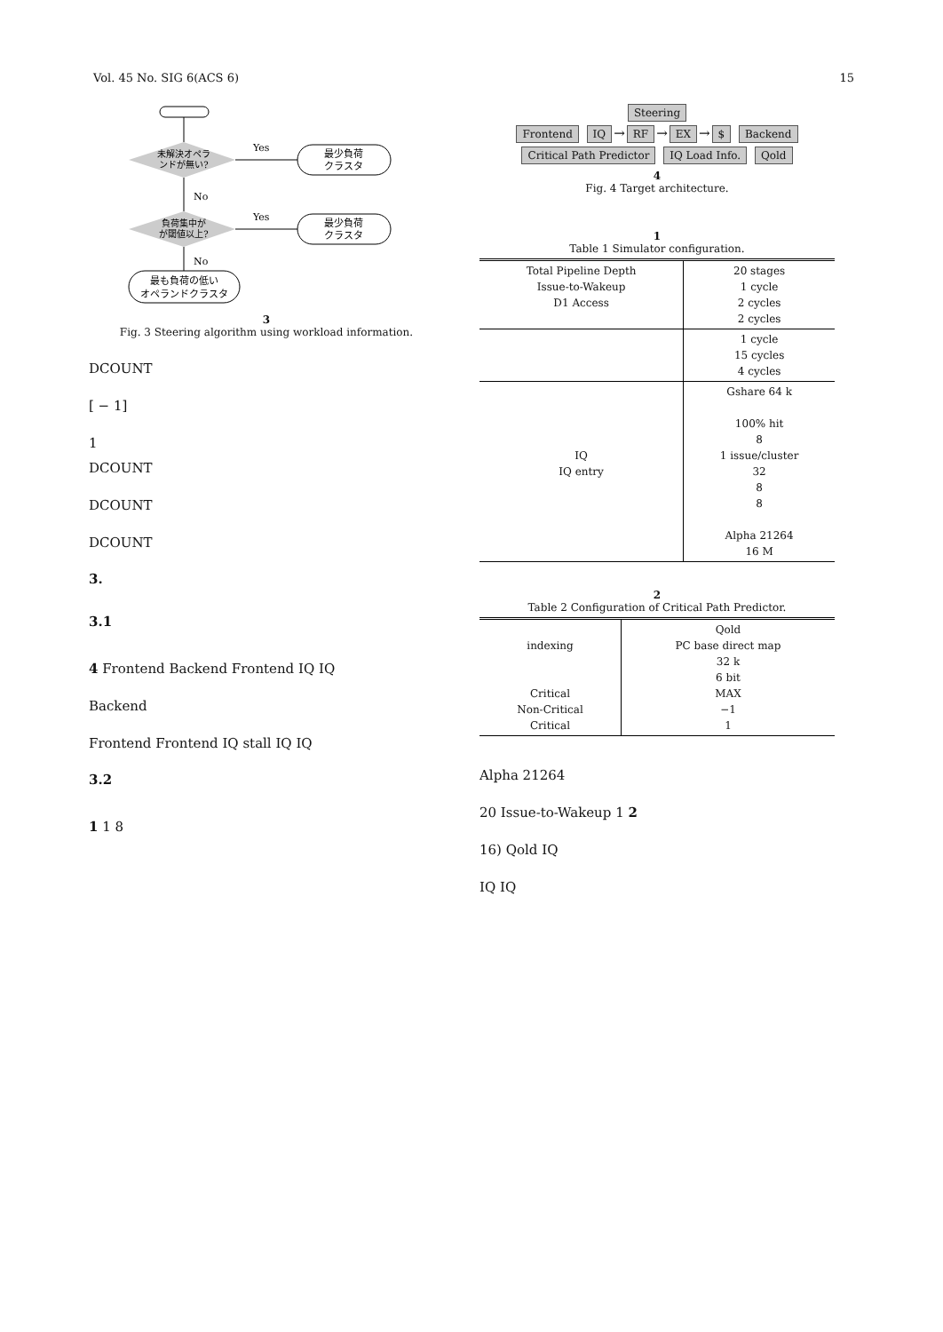Vol. 45 No. SIG 6(ACS 6) 15
未解決オペラ
ンドが無い?
Yes
最少負荷
クラスタ
No
負荷集中が
が閾値以上?
Yes
最少負荷
クラスタ
No
最も負荷の低い
オペランドクラスタ
3
Fig. 3 Steering algorithm using workload information.
DCOUNT
[ − 1]
1
DCOUNT
DCOUNT
DCOUNT
3.
3.1
4 Frontend Backend Frontend IQ IQ
Backend
Frontend Frontend IQ stall IQ IQ
3.2
1 1 8
Steering
Frontend IQ → RF → EX → $ Backend
Critical Path Predictor IQ Load Info. Qold
4
Fig. 4 Target architecture.
1
Table 1 Simulator configuration.
| Total Pipeline Depth Issue-to-Wakeup D1 Access | 20 stages 1 cycle 2 cycles 2 cycles |
| | 1 cycle 15 cycles 4 cycles |
| IQ IQ entry | Gshare 64 k 100% hit 8 1 issue/cluster 32 8 8 Alpha 21264 16 M |
2
Table 2 Configuration of Critical Path Predictor.
| indexing Critical Non-Critical Critical | Qold PC base direct map 32 k 6 bit MAX −1 1 |
Alpha 21264
20 Issue-to-Wakeup 1 2
16) Qold IQ
IQ IQ